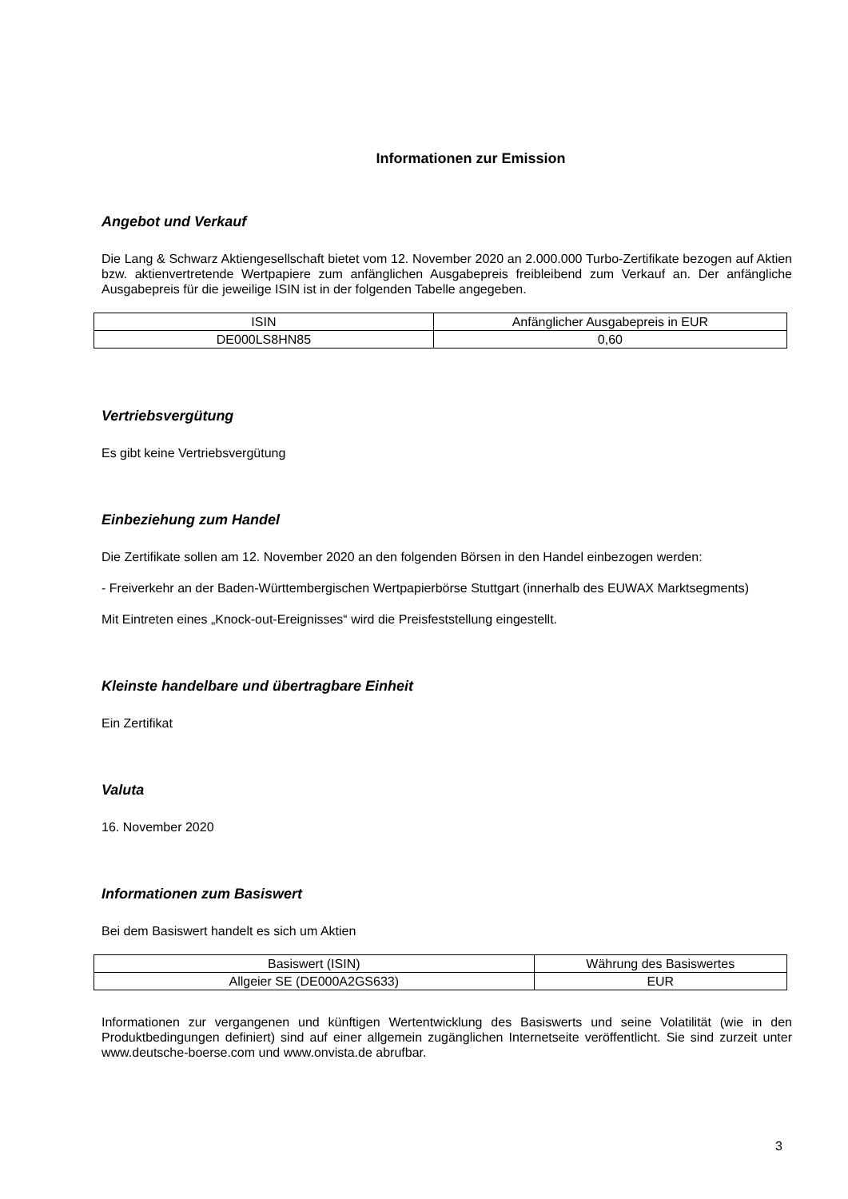Informationen zur Emission
Angebot und Verkauf
Die Lang & Schwarz Aktiengesellschaft bietet vom 12. November 2020 an 2.000.000 Turbo-Zertifikate bezogen auf Aktien bzw. aktienvertretende Wertpapiere zum anfänglichen Ausgabepreis freibleibend zum Verkauf an. Der anfängliche Ausgabepreis für die jeweilige ISIN ist in der folgenden Tabelle angegeben.
| ISIN | Anfänglicher Ausgabepreis in EUR |
| DE000LS8HN85 | 0,60 |
Vertriebsvergütung
Es gibt keine Vertriebsvergütung
Einbeziehung zum Handel
Die Zertifikate sollen am 12. November 2020 an den folgenden Börsen in den Handel einbezogen werden:
- Freiverkehr an der Baden-Württembergischen Wertpapierbörse Stuttgart (innerhalb des EUWAX Marktsegments)
Mit Eintreten eines „Knock-out-Ereignisses“ wird die Preisfeststellung eingestellt.
Kleinste handelbare und übertragbare Einheit
Ein Zertifikat
Valuta
16. November 2020
Informationen zum Basiswert
Bei dem Basiswert handelt es sich um Aktien
| Basiswert (ISIN) | Währung des Basiswertes |
| Allgeier SE (DE000A2GS633) | EUR |
Informationen zur vergangenen und künftigen Wertentwicklung des Basiswerts und seine Volatilität (wie in den Produktbedingungen definiert) sind auf einer allgemein zugänglichen Internetseite veröffentlicht. Sie sind zurzeit unter www.deutsche-boerse.com und www.onvista.de abrufbar.
3